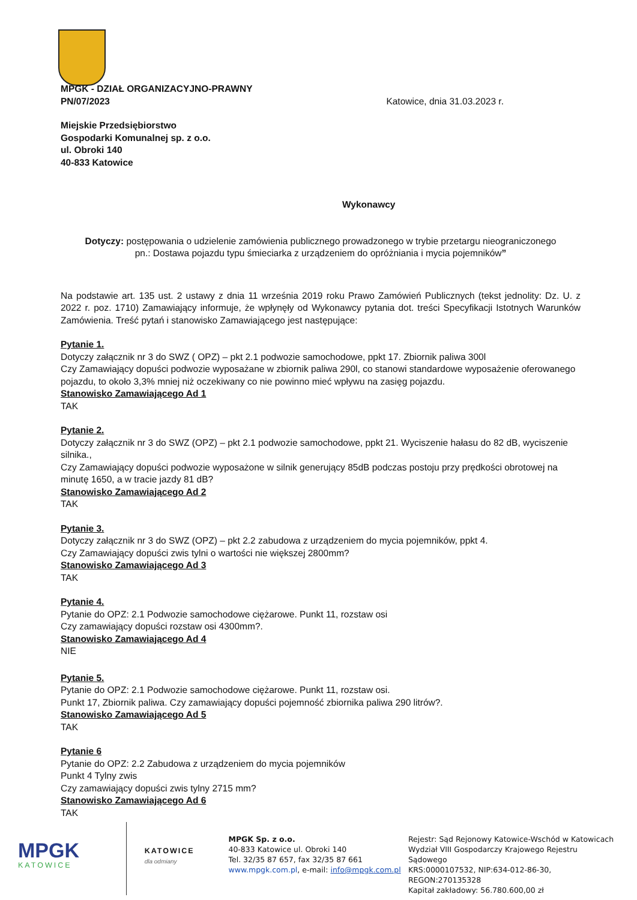MPGK - DZIAŁ ORGANIZACYJNO-PRAWNY
PN/07/2023 Katowice, dnia 31.03.2023 r.
Miejskie Przedsiębiorstwo
Gospodarki Komunalnej sp. z o.o.
ul. Obroki 140
40-833 Katowice
Wykonawcy
Dotyczy: postępowania o udzielenie zamówienia publicznego prowadzonego w trybie przetargu nieograniczonego
pn.: Dostawa pojazdu typu śmieciarka z urządzeniem do opróżniania i mycia pojemników”
Na podstawie art. 135 ust. 2 ustawy z dnia 11 września 2019 roku Prawo Zamówień Publicznych (tekst jednolity: Dz. U. z 2022 r. poz. 1710) Zamawiający informuje, że wpłynęły od Wykonawcy pytania dot. treści Specyfikacji Istotnych Warunków Zamówienia. Treść pytań i stanowisko Zamawiającego jest następujące:
Pytanie 1.
Dotyczy załącznik nr 3 do SWZ ( OPZ) – pkt 2.1 podwozie samochodowe, ppkt 17. Zbiornik paliwa 300l
Czy Zamawiający dopuści podwozie wyposażane w zbiornik paliwa 290l, co stanowi standardowe wyposażenie oferowanego pojazdu, to około 3,3% mniej niż oczekiwany co nie powinno mieć wpływu na zasięg pojazdu.
Stanowisko Zamawiającego Ad 1
TAK
Pytanie 2.
Dotyczy załącznik nr 3 do SWZ (OPZ) – pkt 2.1 podwozie samochodowe, ppkt 21. Wyciszenie hałasu do 82 dB, wyciszenie silnika.,
Czy Zamawiający dopuści podwozie wyposażone w silnik generujący 85dB podczas postoju przy prędkości obrotowej na minutę 1650, a w tracie jazdy 81 dB?
Stanowisko Zamawiającego Ad 2
TAK
Pytanie 3.
Dotyczy załącznik nr 3 do SWZ (OPZ) – pkt 2.2 zabudowa z urządzeniem do mycia pojemników, ppkt 4.
Czy Zamawiający dopuści zwis tylni o wartości nie większej 2800mm?
Stanowisko Zamawiającego Ad 3
TAK
Pytanie 4.
Pytanie do OPZ: 2.1 Podwozie samochodowe ciężarowe. Punkt 11, rozstaw osi
Czy zamawiający dopuści rozstaw osi 4300mm?.
Stanowisko Zamawiającego Ad 4
NIE
Pytanie 5.
Pytanie do OPZ: 2.1 Podwozie samochodowe ciężarowe. Punkt 11, rozstaw osi.
Punkt 17, Zbiornik paliwa. Czy zamawiający dopuści pojemność zbiornika paliwa 290 litrów?.
Stanowisko Zamawiającego Ad 5
TAK
Pytanie 6
Pytanie do OPZ: 2.2 Zabudowa z urządzeniem do mycia pojemników
Punkt 4 Tylny zwis
Czy zamawiający dopuści zwis tylny 2715 mm?
Stanowisko Zamawiającego Ad 6
TAK
MPGK
KATOWICE
KATOWICE
dla odmiany
MPGK Sp. z o.o.
40-833 Katowice ul. Obroki 140
Tel. 32/35 87 657, fax 32/35 87 661
www.mpgk.com.pl, e-mail: info@mpgk.com.pl
Rejestr: Sąd Rejonowy Katowice-Wschód w Katowicach
Wydział VIII Gospodarczy Krajowego Rejestru Sądowego
KRS:0000107532, NIP:634-012-86-30,
REGON:270135328
Kapitał zakładowy: 56.780.600,00 zł